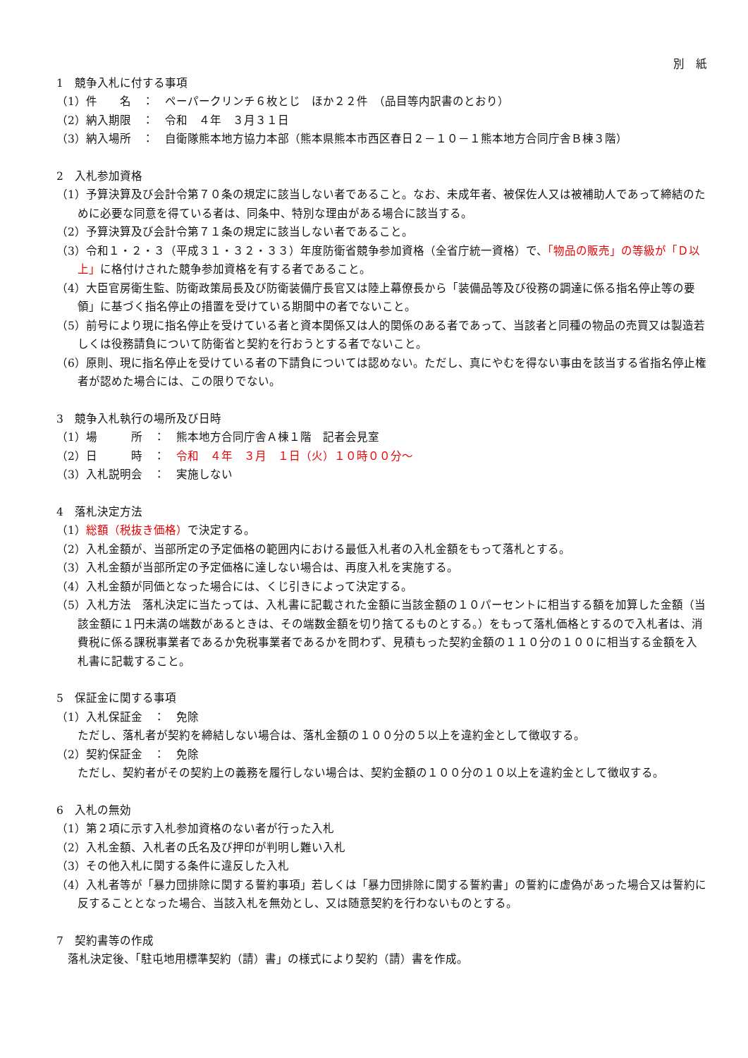別　紙
1　競争入札に付する事項
（1）件　　名　：　ペーパークリンチ６枚とじ　ほか２２件　（品目等内訳書のとおり）
（2）納入期限　：　令和　４年　３月３１日
（3）納入場所　：　自衛隊熊本地方協力本部（熊本県熊本市西区春日２－１０－１熊本地方合同庁舎Ｂ棟３階）
2　入札参加資格
（1）予算決算及び会計令第７０条の規定に該当しない者であること。なお、未成年者、被保佐人又は被補助人であって締結のために必要な同意を得ている者は、同条中、特別な理由がある場合に該当する。
（2）予算決算及び会計令第７１条の規定に該当しない者であること。
（3）令和１・２・３（平成３１・３２・３３）年度防衛省競争参加資格（全省庁統一資格）で、「物品の販売」の等級が「Ｄ以上」に格付けされた競争参加資格を有する者であること。
（4）大臣官房衛生監、防衛政策局長及び防衛装備庁長官又は陸上幕僚長から「装備品等及び役務の調達に係る指名停止等の要領」に基づく指名停止の措置を受けている期間中の者でないこと。
（5）前号により現に指名停止を受けている者と資本関係又は人的関係のある者であって、当該者と同種の物品の売買又は製造若しくは役務請負について防衛省と契約を行おうとする者でないこと。
（6）原則、現に指名停止を受けている者の下請負については認めない。ただし、真にやむを得ない事由を該当する省指名停止権者が認めた場合には、この限りでない。
3　競争入札執行の場所及び日時
（1）場　　　所　：　熊本地方合同庁舎Ａ棟１階　記者会見室
（2）日　　　時　：　令和　４年　３月　１日（火）１０時００分～
（3）入札説明会　：　実施しない
4　落札決定方法
（1）総額（税抜き価格）で決定する。
（2）入札金額が、当部所定の予定価格の範囲内における最低入札者の入札金額をもって落札とする。
（3）入札金額が当部所定の予定価格に達しない場合は、再度入札を実施する。
（4）入札金額が同価となった場合には、くじ引きによって決定する。
（5）入札方法　落札決定に当たっては、入札書に記載された金額に当該金額の１０パーセントに相当する額を加算した金額（当該金額に１円未満の端数があるときは、その端数金額を切り捨てるものとする。）をもって落札価格とするので入札者は、消費税に係る課税事業者であるか免税事業者であるかを問わず、見積もった契約金額の１１０分の１００に相当する金額を入札書に記載すること。
5　保証金に関する事項
（1）入札保証金　：　免除
ただし、落札者が契約を締結しない場合は、落札金額の１００分の５以上を違約金として徴収する。
（2）契約保証金　：　免除
ただし、契約者がその契約上の義務を履行しない場合は、契約金額の１００分の１０以上を違約金として徴収する。
6　入札の無効
（1）第２項に示す入札参加資格のない者が行った入札
（2）入札金額、入札者の氏名及び押印が判明し難い入札
（3）その他入札に関する条件に違反した入札
（4）入札者等が「暴力団排除に関する誓約事項」若しくは「暴力団排除に関する誓約書」の誓約に虚偽があった場合又は誓約に反することとなった場合、当該入札を無効とし、又は随意契約を行わないものとする。
7　契約書等の作成
　落札決定後、「駐屯地用標準契約（請）書」の様式により契約（請）書を作成。